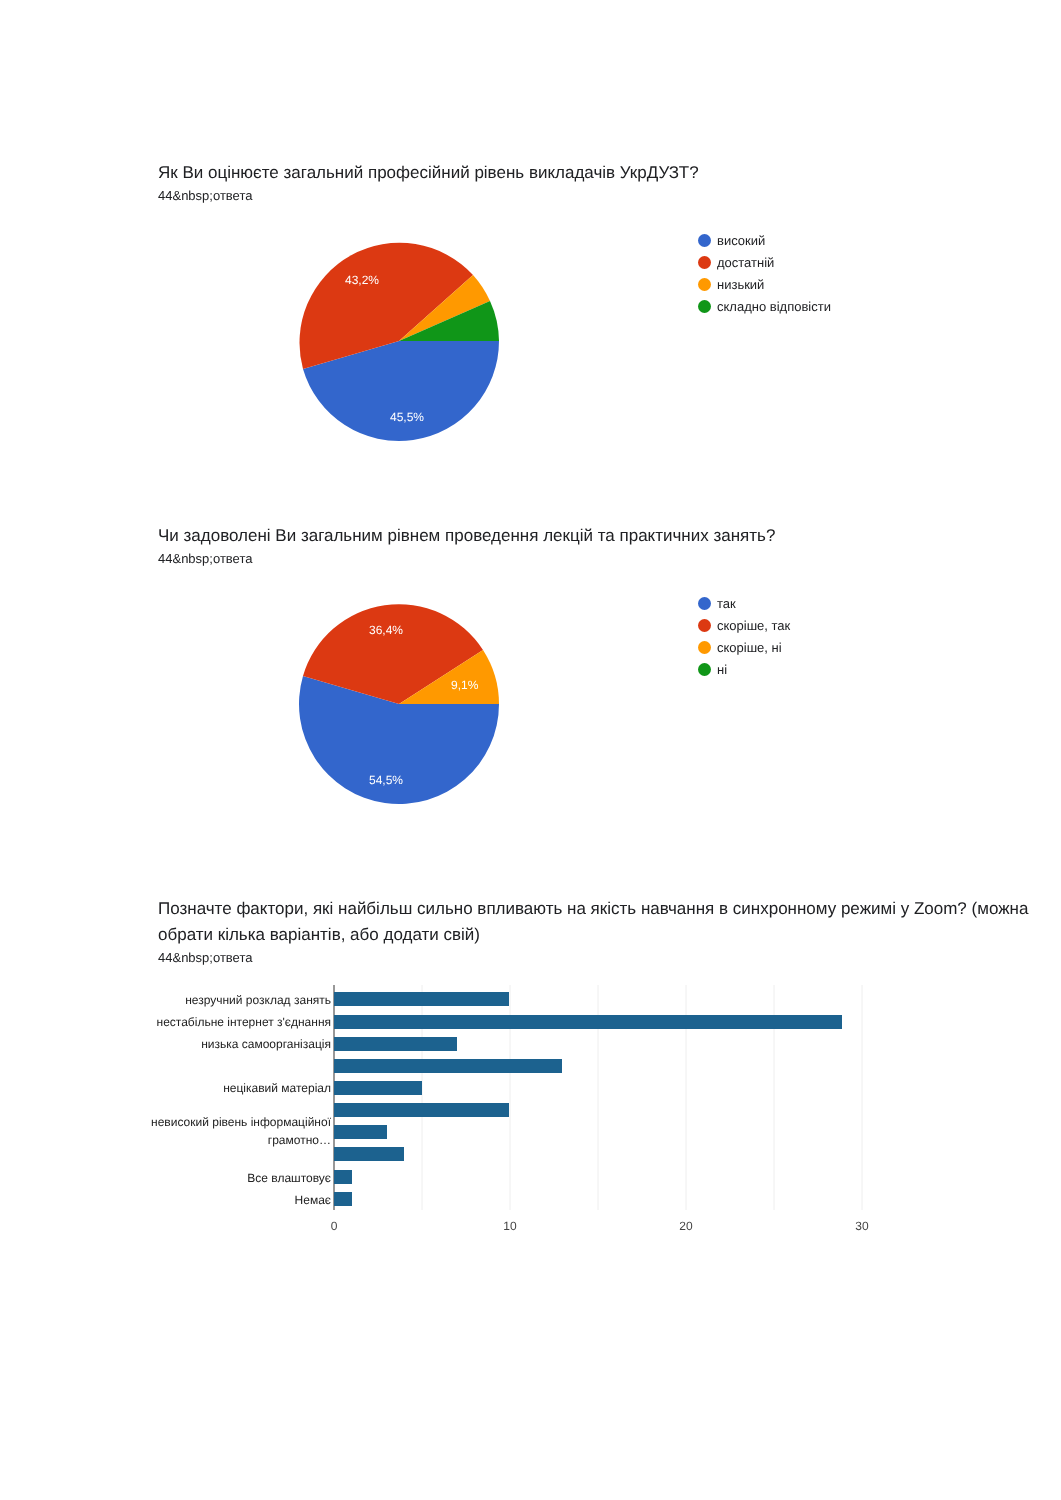Як Ви оцінюєте загальний професійний рівень викладачів УкрДУЗТ?
44&nbsp;ответа
43,2%
45,5%
високий
достатній
низький
складно відповісти
Чи задоволені Ви загальним рівнем проведення лекцій та практичних занять?
44&nbsp;ответа
36,4%
9,1%
54,5%
так
скоріше, так
скоріше, ні
ні
Позначте фактори, які найбільш сильно впливають на якість навчання в синхронному режимі у Zoom? (можна обрати кілька варіантів, або додати свій)
44&nbsp;ответа
незручний розклад занять
нестабільне інтернет з'єднання
низька самоорганізація
нецікавий матеріал
невисокий рівень інформаційної
грамотно…
Все влаштовує
Немає
0
10
20
30